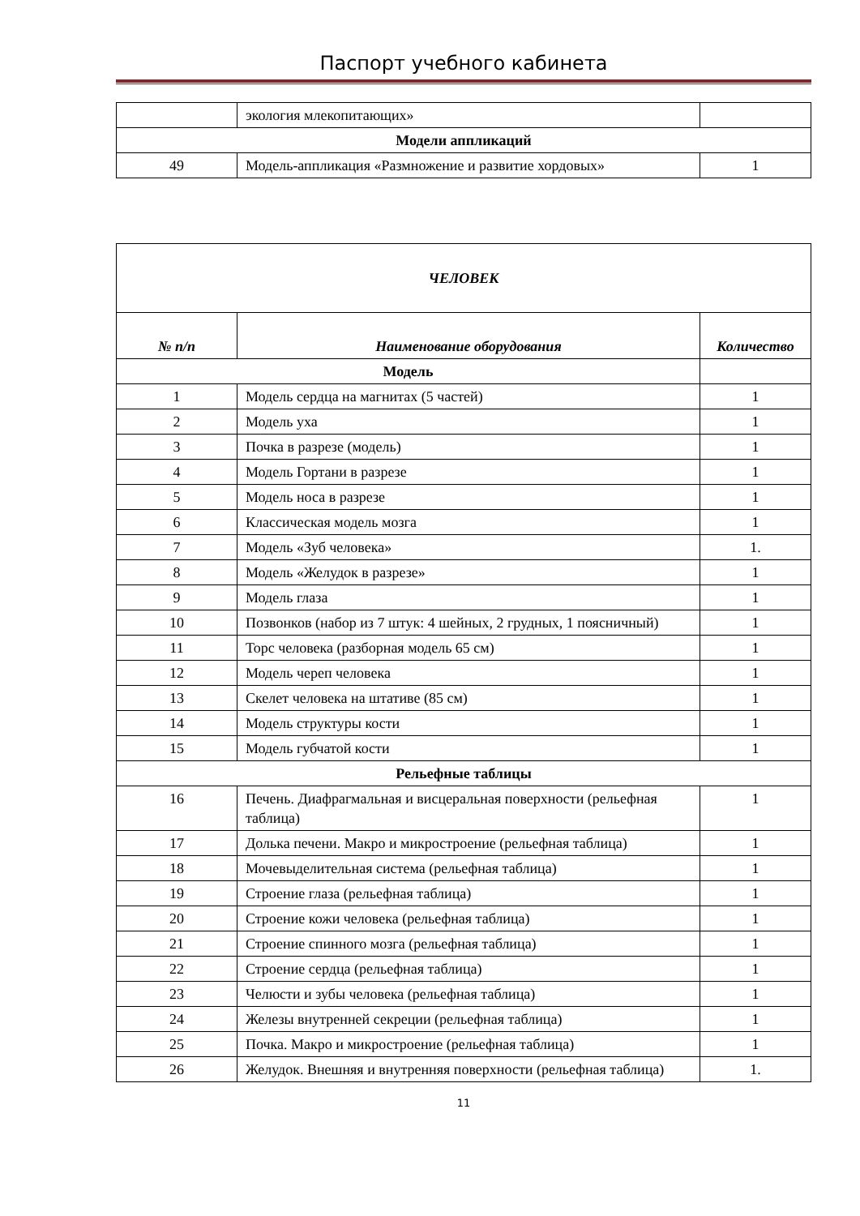Паспорт учебного кабинета
| | экология млекопитающих» | |
| Модели аппликаций | | |
| 49 | Модель-аппликация «Размножение и развитие хордовых» | 1 |
| ЧЕЛОВЕК | | |
| --- | --- | --- |
| № п/п | Наименование оборудования | Количество |
| Модель | | |
| 1 | Модель сердца на магнитах (5 частей) | 1 |
| 2 | Модель уха | 1 |
| 3 | Почка в разрезе (модель) | 1 |
| 4 | Модель Гортани в разрезе | 1 |
| 5 | Модель носа в разрезе | 1 |
| 6 | Классическая модель мозга | 1 |
| 7 | Модель «Зуб человека» | 1. |
| 8 | Модель «Желудок в разрезе» | 1 |
| 9 | Модель глаза | 1 |
| 10 | Позвонков (набор из 7 штук: 4 шейных, 2 грудных, 1 поясничный) | 1 |
| 11 | Торс человека (разборная модель 65 см) | 1 |
| 12 | Модель череп человека | 1 |
| 13 | Скелет человека на штативе (85 см) | 1 |
| 14 | Модель структуры кости | 1 |
| 15 | Модель губчатой кости | 1 |
| Рельефные таблицы | | |
| 16 | Печень. Диафрагмальная и висцеральная поверхности (рельефная таблица) | 1 |
| 17 | Долька печени. Макро и микростроение (рельефная таблица) | 1 |
| 18 | Мочевыделительная система (рельефная таблица) | 1 |
| 19 | Строение глаза (рельефная таблица) | 1 |
| 20 | Строение кожи человека (рельефная таблица) | 1 |
| 21 | Строение спинного мозга (рельефная таблица) | 1 |
| 22 | Строение сердца (рельефная таблица) | 1 |
| 23 | Челюсти и зубы человека (рельефная таблица) | 1 |
| 24 | Железы внутренней секреции (рельефная таблица) | 1 |
| 25 | Почка. Макро и микростроение (рельефная таблица) | 1 |
| 26 | Желудок. Внешняя и внутренняя поверхности (рельефная таблица) | 1. |
11